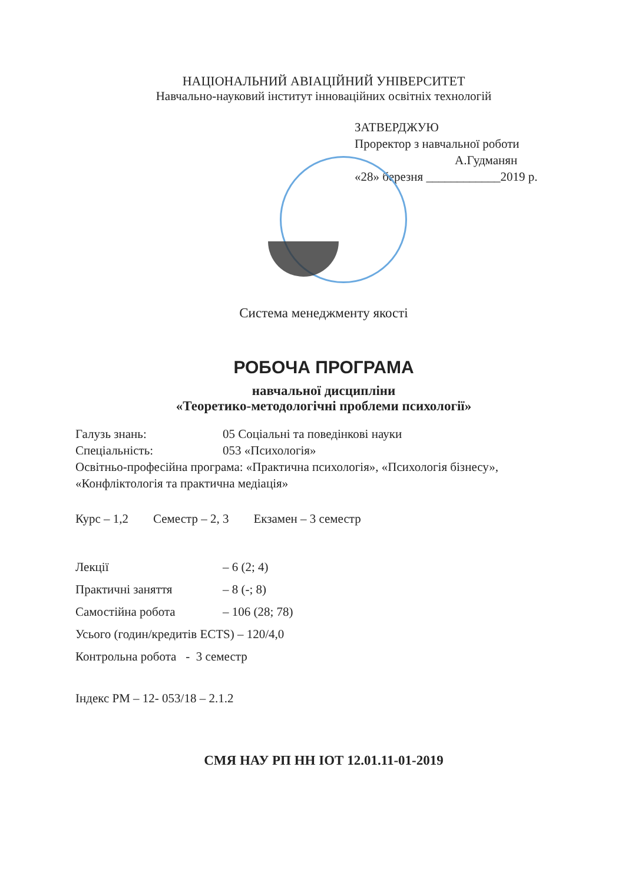НАЦІОНАЛЬНИЙ АВІАЦІЙНИЙ УНІВЕРСИТЕТ
Навчально-науковий інститут інноваційних освітніх технологій
ЗАТВЕРДЖУЮ
Проректор з навчальної роботи
А.Гудманян
«28» березня ____________2019 р.
Система менеджменту якості
РОБОЧА ПРОГРАМА
навчальної дисципліни
«Теоретико-методологічні проблеми психології»
Галузь знань: 05 Соціальні та поведінкові науки
Спеціальність: 053 «Психологія»
Освітньо-професійна програма: «Практична психологія», «Психологія бізнесу», «Конфліктологія та практична медіація»
Курс – 1,2 Семестр – 2, 3 Екзамен – 3 семестр
Лекції – 6 (2; 4)
Практичні заняття – 8 (-; 8)
Самостійна робота – 106 (28; 78)
Усього (годин/кредитів ECTS) – 120/4,0
Контрольна робота - 3 семестр
Індекс РМ – 12- 053/18 – 2.1.2
СМЯ НАУ РП НН ІОТ 12.01.11-01-2019